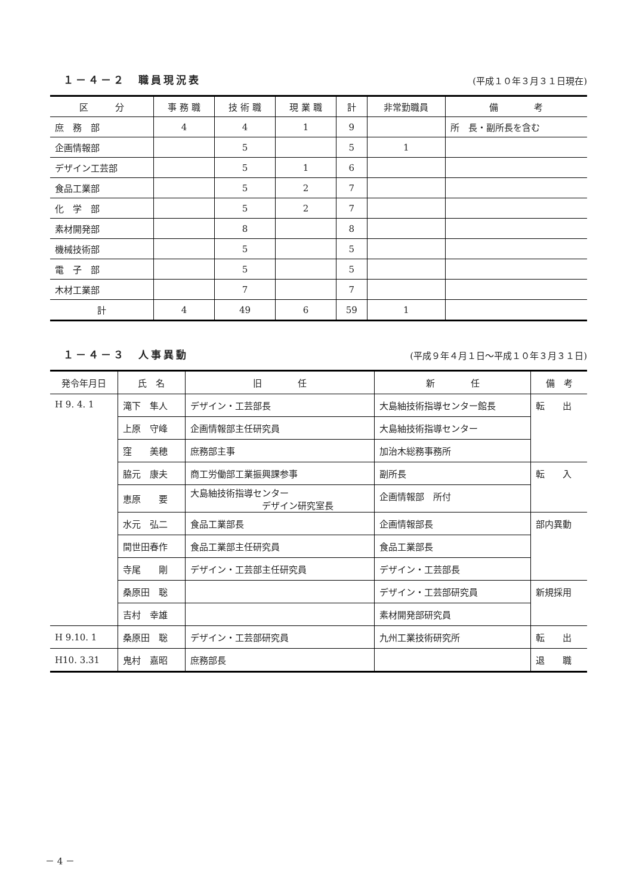１－４－２　職員現況表
(平成１０年３月３１日現在)
| 区 分 | 事 務 職 | 技 術 職 | 現 業 職 | 計 | 非常勤職員 | 備 考 |
| --- | --- | --- | --- | --- | --- | --- |
| 庶 務 部 | 4 | 4 | 1 | 9 | | 所 長・副所長を含む |
| 企画情報部 | | 5 | | 5 | 1 | |
| デザイン工芸部 | | 5 | 1 | 6 | | |
| 食品工業部 | | 5 | 2 | 7 | | |
| 化 学 部 | | 5 | 2 | 7 | | |
| 素材開発部 | | 8 | | 8 | | |
| 機械技術部 | | 5 | | 5 | | |
| 電 子 部 | | 5 | | 5 | | |
| 木材工業部 | | 7 | | 7 | | |
| 計 | 4 | 49 | 6 | 59 | 1 | |
１－４－３　人事異動
(平成９年４月１日～平成１０年３月３１日)
| 発令年月日 | 氏 名 | 旧 任 | 新 任 | 備 考 |
| --- | --- | --- | --- | --- |
| H 9. 4. 1 | 滝下 隼人 | デザイン・工芸部長 | 大島紬技術指導センター館長 | 転 出 |
| | 上原 守峰 | 企画情報部主任研究員 | 大島紬技術指導センター | |
| | 窪 美穂 | 庶務部主事 | 加治木総務事務所 | |
| | 脇元 康夫 | 商工労働部工業振興課参事 | 副所長 | 転 入 |
| | 恵原 要 | 大島紬技術指導センター デザイン研究室長 | 企画情報部 所付 | |
| | 水元 弘二 | 食品工業部長 | 企画情報部長 | 部内異動 |
| | 間世田春作 | 食品工業部主任研究員 | 食品工業部長 | |
| | 寺尾 剛 | デザイン・工芸部主任研究員 | デザイン・工芸部長 | |
| | 桑原田 聡 | | デザイン・工芸部研究員 | 新規採用 |
| | 吉村 幸雄 | | 素材開発部研究員 | |
| H 9.10. 1 | 桑原田 聡 | デザイン・工芸部研究員 | 九州工業技術研究所 | 転 出 |
| H10. 3.31 | 鬼村 嘉昭 | 庶務部長 | | 退 職 |
－ 4 －